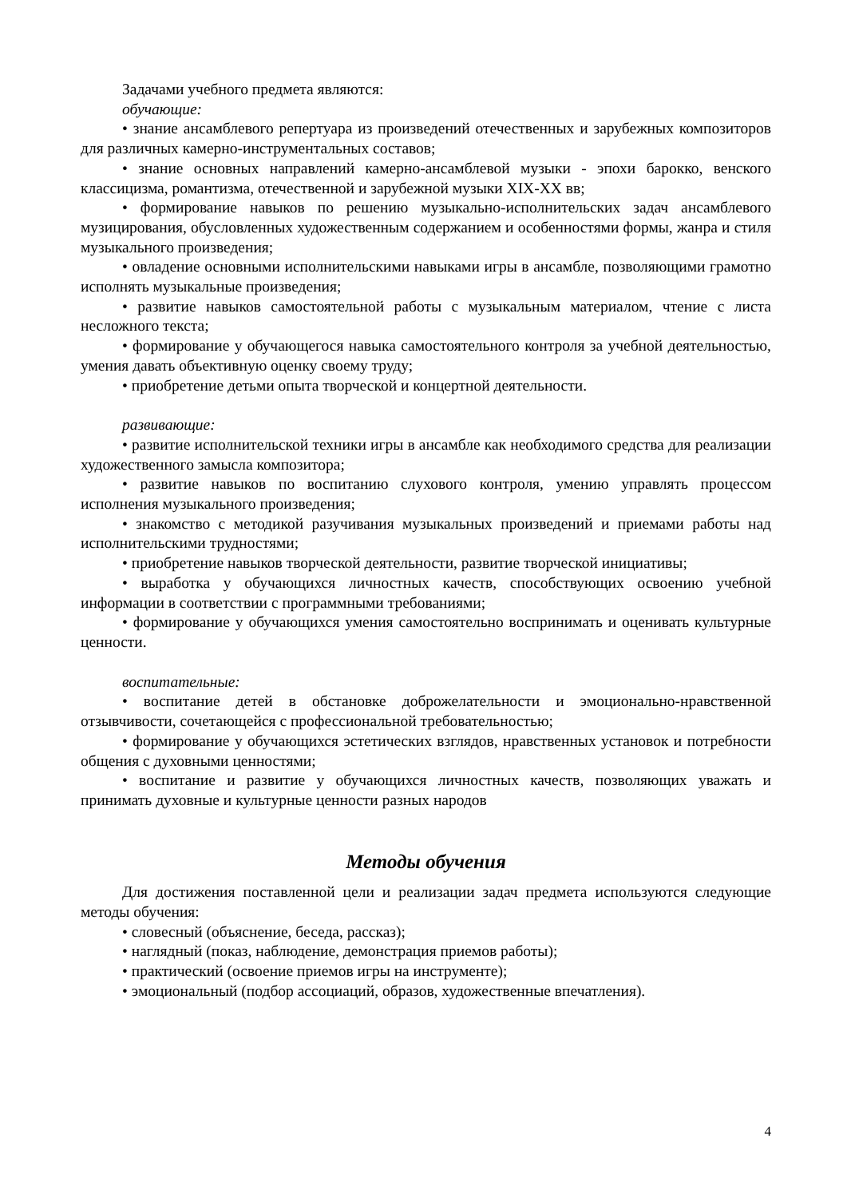Задачами учебного предмета являются:
обучающие:
• знание ансамблевого репертуара из произведений отечественных и зарубежных композиторов для различных камерно-инструментальных составов;
• знание основных направлений камерно-ансамблевой музыки - эпохи барокко, венского классицизма, романтизма, отечественной и зарубежной музыки XIX-XX вв;
• формирование навыков по решению музыкально-исполнительских задач ансамблевого музицирования, обусловленных художественным содержанием и особенностями формы, жанра и стиля музыкального произведения;
• овладение основными исполнительскими навыками игры в ансамбле, позволяющими грамотно исполнять музыкальные произведения;
• развитие навыков самостоятельной работы с музыкальным материалом, чтение с листа несложного текста;
• формирование у обучающегося навыка самостоятельного контроля за учебной деятельностью, умения давать объективную оценку своему труду;
• приобретение детьми опыта творческой и концертной деятельности.
развивающие:
• развитие исполнительской техники игры в ансамбле как необходимого средства для реализации художественного замысла композитора;
• развитие навыков по воспитанию слухового контроля, умению управлять процессом исполнения музыкального произведения;
• знакомство с методикой разучивания музыкальных произведений и приемами работы над исполнительскими трудностями;
• приобретение навыков творческой деятельности, развитие творческой инициативы;
• выработка у обучающихся личностных качеств, способствующих освоению учебной информации в соответствии с программными требованиями;
• формирование у обучающихся умения самостоятельно воспринимать и оценивать культурные ценности.
воспитательные:
• воспитание детей в обстановке доброжелательности и эмоционально-нравственной отзывчивости, сочетающейся с профессиональной требовательностью;
• формирование у обучающихся эстетических взглядов, нравственных установок и потребности общения с духовными ценностями;
• воспитание и развитие у обучающихся личностных качеств, позволяющих уважать и принимать духовные и культурные ценности разных народов
Методы обучения
Для достижения поставленной цели и реализации задач предмета используются следующие методы обучения:
• словесный (объяснение, беседа, рассказ);
• наглядный (показ, наблюдение, демонстрация приемов работы);
• практический (освоение приемов игры на инструменте);
• эмоциональный (подбор ассоциаций, образов, художественные впечатления).
4